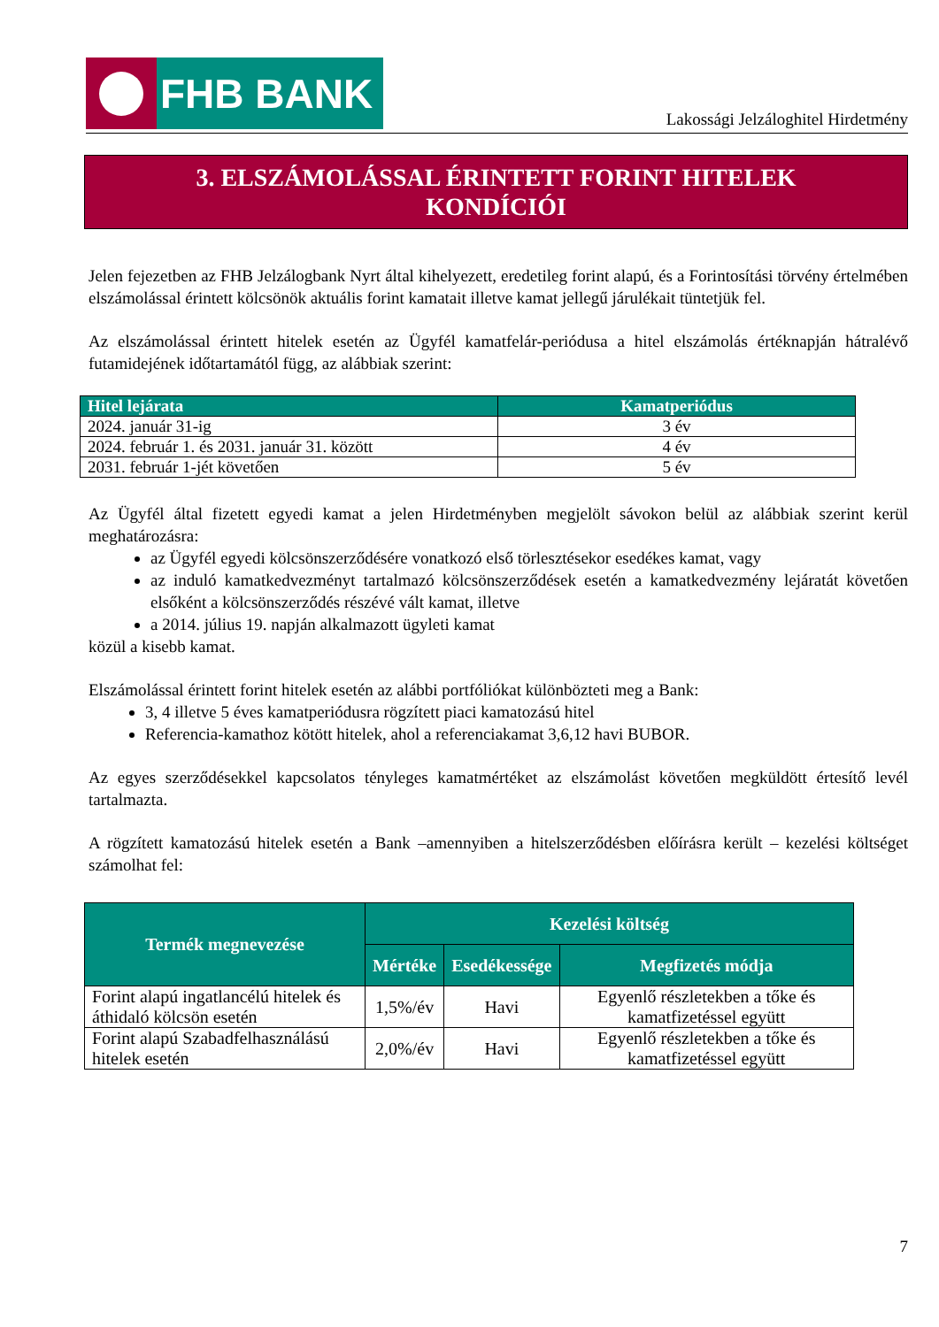FHB BANK
Lakossági Jelzáloghitel Hirdetmény
3. ELSZÁMOLÁSSAL ÉRINTETT FORINT HITELEK
KONDÍCIÓI
Jelen fejezetben az FHB Jelzálogbank Nyrt által kihelyezett, eredetileg forint alapú, és a Forintosítási törvény értelmében elszámolással érintett kölcsönök aktuális forint kamatait illetve kamat jellegű járulékait tüntetjük fel.
Az elszámolással érintett hitelek esetén az Ügyfél kamatfelár-periódusa a hitel elszámolás értéknapján hátralévő futamidejének időtartamától függ, az alábbiak szerint:
| Hitel lejárata | Kamatperiódus |
| --- | --- |
| 2024. január 31-ig | 3 év |
| 2024. február 1. és 2031. január 31. között | 4 év |
| 2031. február 1-jét követően | 5 év |
Az Ügyfél által fizetett egyedi kamat a jelen Hirdetményben megjelölt sávokon belül az alábbiak szerint kerül meghatározásra:
az Ügyfél egyedi kölcsönszerződésére vonatkozó első törlesztésekor esedékes kamat, vagy
az induló kamatkedvezményt tartalmazó kölcsönszerződések esetén a kamatkedvezmény lejáratát követően elsőként a kölcsönszerződés részévé vált kamat, illetve
a 2014. július 19. napján alkalmazott ügyleti kamat
közül a kisebb kamat.
Elszámolással érintett forint hitelek esetén az alábbi portfóliókat különbözteti meg a Bank:
3, 4 illetve 5 éves kamatperiódusra rögzített piaci kamatozású hitel
Referencia-kamathoz kötött hitelek, ahol a referenciakamat 3,6,12 havi BUBOR.
Az egyes szerződésekkel kapcsolatos tényleges kamatmértéket az elszámolást követően megküldött értesítő levél tartalmazta.
A rögzített kamatozású hitelek esetén a Bank –amennyiben a hitelszerződésben előírásra került – kezelési költséget számolhat fel:
| Termék megnevezése | Kezelési költség | | |
| --- | --- | --- | --- |
| | Mértéke | Esedékessége | Megfizetés módja |
| Forint alapú ingatlancélú hitelek és áthidaló kölcsön esetén | 1,5%/év | Havi | Egyenlő részletekben a tőke és kamatfizetéssel együtt |
| Forint alapú Szabadfelhasználású hitelek esetén | 2,0%/év | Havi | Egyenlő részletekben a tőke és kamatfizetéssel együtt |
7